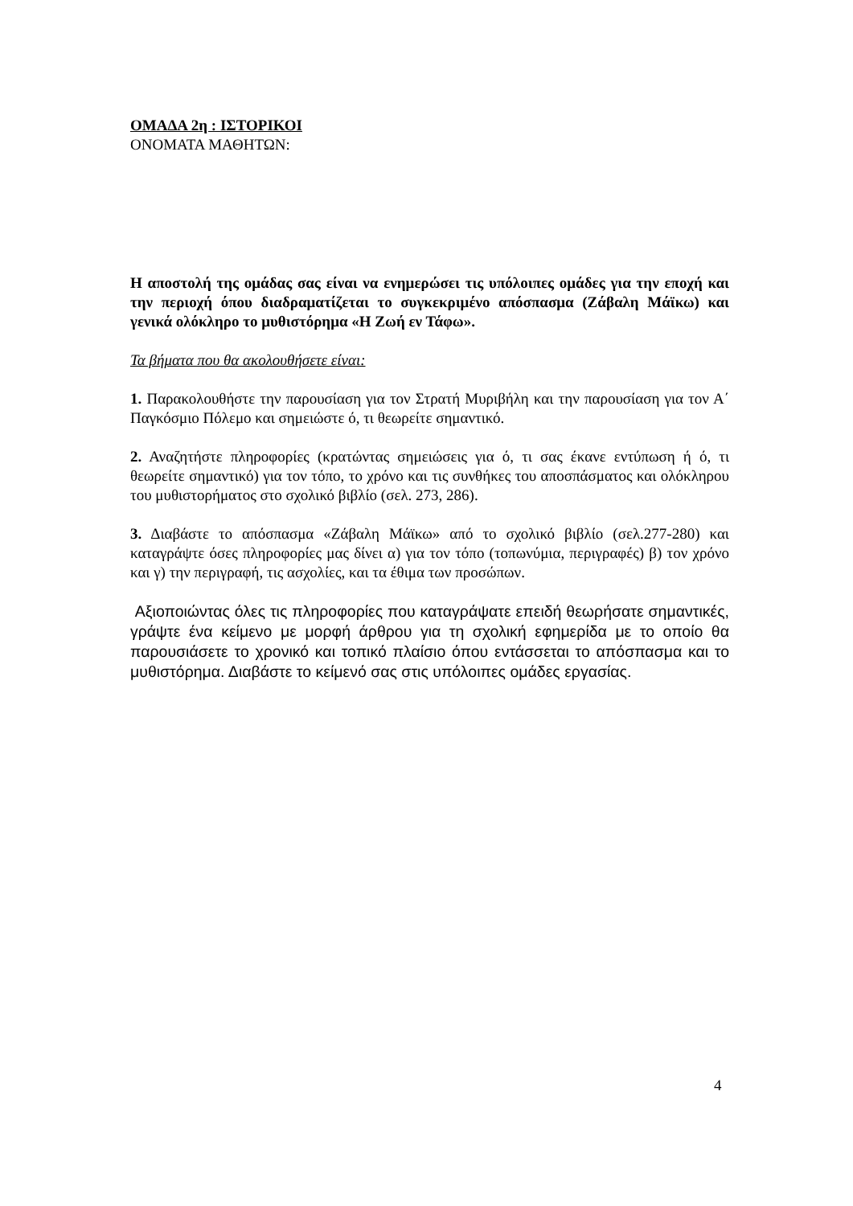ΟΜΑΔΑ 2η : ΙΣΤΟΡΙΚΟΙ
ΟΝΟΜΑΤΑ ΜΑΘΗΤΩΝ:
Η αποστολή της ομάδας σας είναι να ενημερώσει τις υπόλοιπες ομάδες για την εποχή και την περιοχή όπου διαδραματίζεται το συγκεκριμένο απόσπασμα (Ζάβαλη Μάϊκω) και γενικά ολόκληρο το μυθιστόρημα «Η Ζωή εν Τάφω».
Τα βήματα που θα ακολουθήσετε είναι:
1. Παρακολουθήστε την παρουσίαση για τον Στρατή Μυριβήλη και την παρουσίαση για τον Α΄ Παγκόσμιο Πόλεμο και σημειώστε ό, τι θεωρείτε σημαντικό.
2. Αναζητήστε πληροφορίες (κρατώντας σημειώσεις για ό, τι σας έκανε εντύπωση ή ό, τι θεωρείτε σημαντικό) για τον τόπο, το χρόνο και τις συνθήκες του αποσπάσματος και ολόκληρου του μυθιστορήματος στο σχολικό βιβλίο (σελ. 273, 286).
3. Διαβάστε το απόσπασμα «Ζάβαλη Μάϊκω» από το σχολικό βιβλίο (σελ.277-280) και καταγράψτε όσες πληροφορίες μας δίνει α) για τον τόπο (τοπωνύμια, περιγραφές) β) τον χρόνο και γ) την περιγραφή, τις ασχολίες, και τα έθιμα των προσώπων.
Αξιοποιώντας όλες τις πληροφορίες που καταγράψατε επειδή θεωρήσατε σημαντικές, γράψτε ένα κείμενο με μορφή άρθρου για τη σχολική εφημερίδα με το οποίο θα παρουσιάσετε το χρονικό και τοπικό πλαίσιο όπου εντάσσεται το απόσπασμα και το μυθιστόρημα. Διαβάστε το κείμενό σας στις υπόλοιπες ομάδες εργασίας.
4